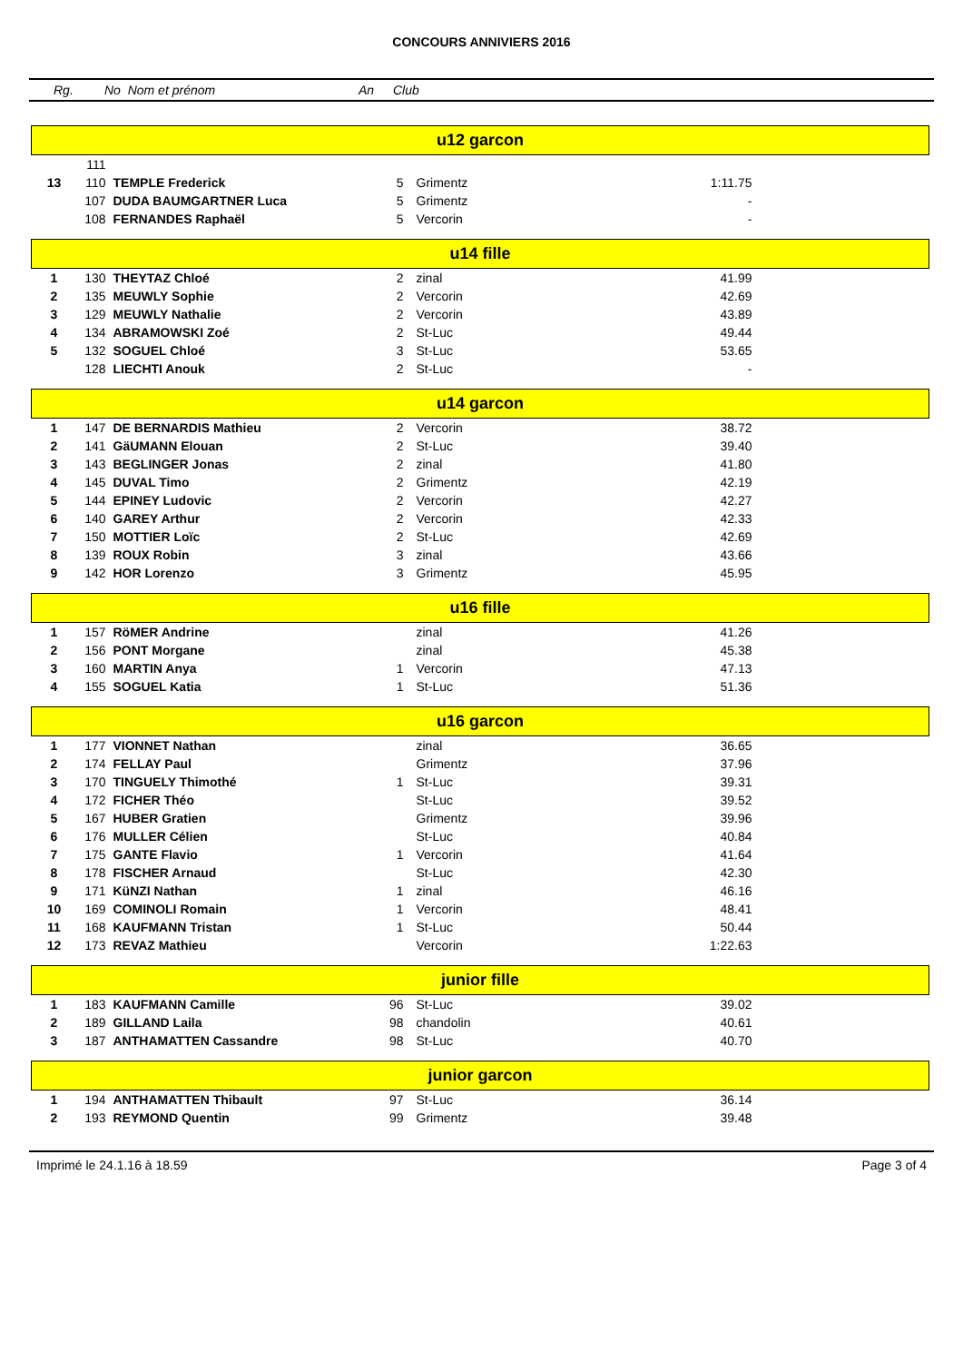CONCOURS ANNIVIERS 2016
Rg. No Nom et prénom An Club
| u12 garcon | | | | | | |
| | 111 | | | | | |
| 13 | 110 | TEMPLE Frederick | 5 | Grimentz | 1:11.75 | |
| | 107 | DUDA BAUMGARTNER Luca | 5 | Grimentz | - | |
| | 108 | FERNANDES Raphaël | 5 | Vercorin | - | |
| u14 fille | | | | | | |
| 1 | 130 | THEYTAZ Chloé | 2 | zinal | 41.99 | |
| 2 | 135 | MEUWLY Sophie | 2 | Vercorin | 42.69 | |
| 3 | 129 | MEUWLY Nathalie | 2 | Vercorin | 43.89 | |
| 4 | 134 | ABRAMOWSKI Zoé | 2 | St-Luc | 49.44 | |
| 5 | 132 | SOGUEL Chloé | 3 | St-Luc | 53.65 | |
| | 128 | LIECHTI Anouk | 2 | St-Luc | - | |
| u14 garcon | | | | | | |
| 1 | 147 | DE BERNARDIS Mathieu | 2 | Vercorin | 38.72 | |
| 2 | 141 | GäUMANN Elouan | 2 | St-Luc | 39.40 | |
| 3 | 143 | BEGLINGER Jonas | 2 | zinal | 41.80 | |
| 4 | 145 | DUVAL Timo | 2 | Grimentz | 42.19 | |
| 5 | 144 | EPINEY Ludovic | 2 | Vercorin | 42.27 | |
| 6 | 140 | GAREY Arthur | 2 | Vercorin | 42.33 | |
| 7 | 150 | MOTTIER Loïc | 2 | St-Luc | 42.69 | |
| 8 | 139 | ROUX Robin | 3 | zinal | 43.66 | |
| 9 | 142 | HOR Lorenzo | 3 | Grimentz | 45.95 | |
| u16 fille | | | | | | |
| 1 | 157 | RöMER Andrine | | zinal | 41.26 | |
| 2 | 156 | PONT Morgane | | zinal | 45.38 | |
| 3 | 160 | MARTIN Anya | 1 | Vercorin | 47.13 | |
| 4 | 155 | SOGUEL Katia | 1 | St-Luc | 51.36 | |
| u16 garcon | | | | | | |
| 1 | 177 | VIONNET Nathan | | zinal | 36.65 | |
| 2 | 174 | FELLAY Paul | | Grimentz | 37.96 | |
| 3 | 170 | TINGUELY Thimothé | 1 | St-Luc | 39.31 | |
| 4 | 172 | FICHER Théo | | St-Luc | 39.52 | |
| 5 | 167 | HUBER Gratien | | Grimentz | 39.96 | |
| 6 | 176 | MULLER Célien | | St-Luc | 40.84 | |
| 7 | 175 | GANTE Flavio | 1 | Vercorin | 41.64 | |
| 8 | 178 | FISCHER Arnaud | | St-Luc | 42.30 | |
| 9 | 171 | KüNZI Nathan | 1 | zinal | 46.16 | |
| 10 | 169 | COMINOLI Romain | 1 | Vercorin | 48.41 | |
| 11 | 168 | KAUFMANN Tristan | 1 | St-Luc | 50.44 | |
| 12 | 173 | REVAZ Mathieu | | Vercorin | 1:22.63 | |
| junior fille | | | | | | |
| 1 | 183 | KAUFMANN Camille | 96 | St-Luc | 39.02 | |
| 2 | 189 | GILLAND Laila | 98 | chandolin | 40.61 | |
| 3 | 187 | ANTHAMATTEN Cassandre | 98 | St-Luc | 40.70 | |
| junior garcon | | | | | | |
| 1 | 194 | ANTHAMATTEN Thibault | 97 | St-Luc | 36.14 | |
| 2 | 193 | REYMOND Quentin | 99 | Grimentz | 39.48 | |
Imprimé le 24.1.16 à 18.59 Page 3 of 4